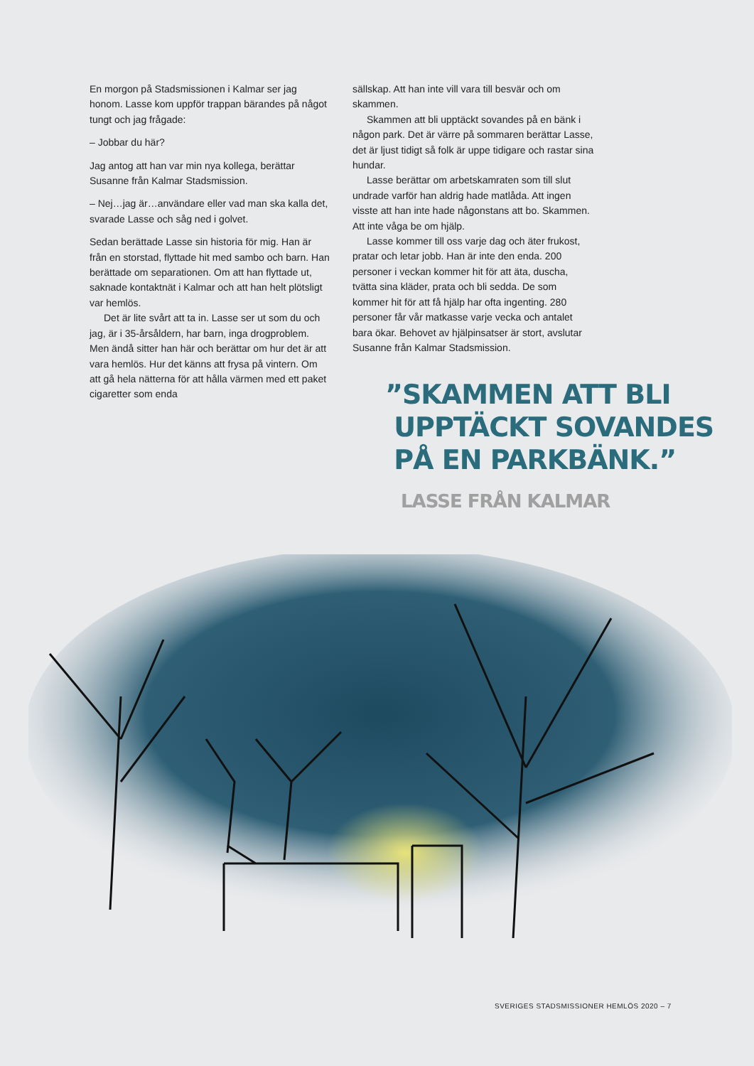En morgon på Stadsmissionen i Kalmar ser jag honom. Lasse kom uppför trappan bärandes på något tungt och jag frågade:
– Jobbar du här?
Jag antog att han var min nya kollega, berättar Susanne från Kalmar Stadsmission.
– Nej…jag är…användare eller vad man ska kalla det, svarade Lasse och såg ned i golvet.
Sedan berättade Lasse sin historia för mig. Han är från en storstad, flyttade hit med sambo och barn. Han berättade om separationen. Om att han flyttade ut, saknade kontaktnät i Kalmar och att han helt plötsligt var hemlös.
Det är lite svårt att ta in. Lasse ser ut som du och jag, är i 35-årsåldern, har barn, inga drog­problem. Men ändå sitter han här och berättar om hur det är att vara hemlös. Hur det känns att frysa på vintern. Om att gå hela nätterna för att hålla värmen med ett paket cigaretter som enda
sällskap. Att han inte vill vara till besvär och om skammen.
Skammen att bli upptäckt sovandes på en bänk i någon park. Det är värre på sommaren berättar Lasse, det är ljust tidigt så folk är uppe tidigare och rastar sina hundar.
Lasse berättar om arbetskamraten som till slut undrade varför han aldrig hade matlåda. Att ingen visste att han inte hade någonstans att bo. Skammen. Att inte våga be om hjälp.
Lasse kommer till oss varje dag och äter frukost, pratar och letar jobb. Han är inte den enda. 200 personer i veckan kommer hit för att äta, duscha, tvätta sina kläder, prata och bli sedda. De som kommer hit för att få hjälp har ofta ingenting. 280 personer får vår matkasse varje vecka och antalet bara ökar. Behovet av hjälpinsatser är stort, avslutar Susanne från Kalmar Stadsmission.
”SKAMMEN ATT BLI
UPPTÄCKT SOVANDES
PÅ EN PARKBÄNK.”
LASSE FRÅN KALMAR
SVERIGES STADSMISSIONER HEMLÖS 2020 – 7